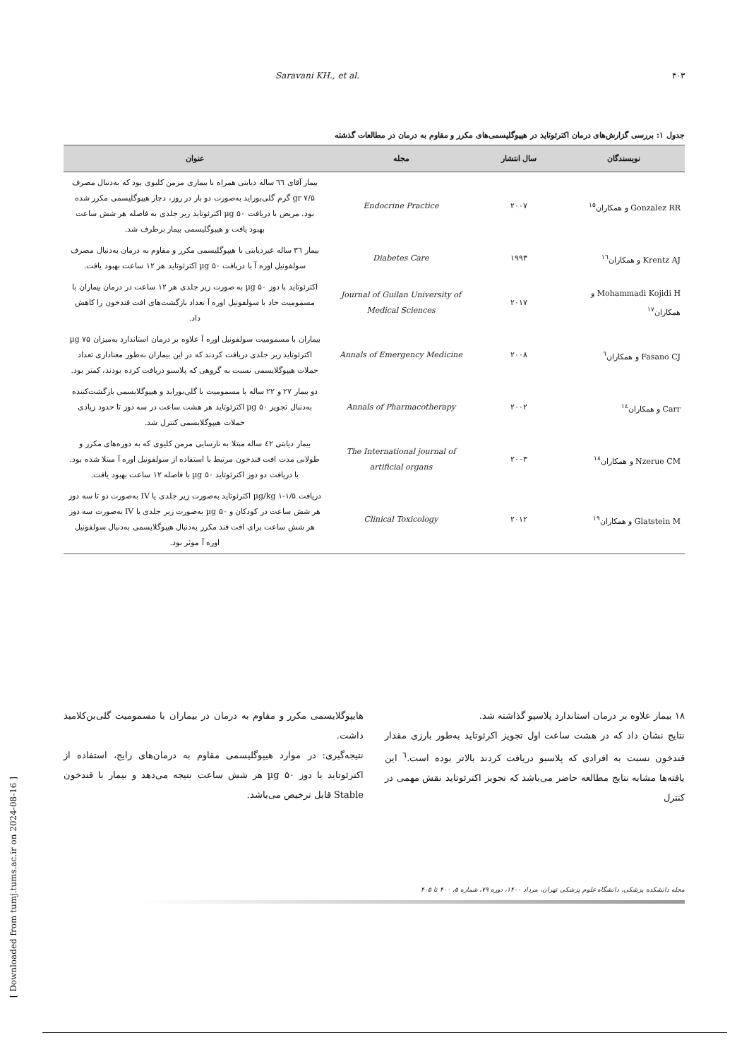Saravani KH., et al. ۴۰۳
جدول ۱: بررسی گزارش‌های درمان اکترئوتاید در هیپوگلیسمی‌های مکرر و مقاوم به درمان در مطالعات گذشته
| نویسندگان | سال انتشار | مجله | عنوان |
| --- | --- | --- | --- |
| Gonzalez RR و همکاران<sup>۱۵</sup> | ۲۰۰۷ | Endocrine Practice | بیمار آقای ٦٦ ساله دیابتی همراه با بیماری مزمن کلیوی بود که به‌دنبال مصرف ۷/۵ gr گرم گلی‌بوراید به‌صورت دو بار در روز، دچار هیپوگلیسمی مکرر شده بود. مریض با دریافت ۵۰ µg اکترئوتاید زیر جلدی به فاصله هر شش ساعت بهبود یافت و هیپوگلیسمی بیمار برطرف شد. |
| Krentz AJ و همکاران<sup>١٦</sup> | ۱۹۹۳ | Diabetes Care | بیمار ٣٦ ساله غیردیابتی با هیپوگلیسمی مکرر و مقاوم به درمان به‌دنبال مصرف سولفونیل اوره آ با دریافت ۵۰ µg اکترئوتاید هر ۱۲ ساعت بهبود یافت. |
| Mohammadi Kojidi H و همکاران<sup>۱۷</sup> | ۲۰۱۷ | Journal of Guilan University of Medical Sciences | اکترئوتاید با دوز ۵۰ µg به صورت زیر جلدی هر ۱۲ ساعت در درمان بیماران با مسمومیت حاد با سولفونیل اوره آ تعداد بازگشت‌های افت قندخون را کاهش داد. |
| Fasano CJ و همکاران<sup>٦</sup> | ۲۰۰۸ | Annals of Emergency Medicine | بیماران با مسمومیت سولفونیل اوره آ علاوه بر درمان استاندارد به‌میزان ۷۵ µg اکترئوتاید زیر جلدی دریافت کردند که در این بیماران به‌طور معناداری تعداد حملات هیپوگلایسمی نسبت به گروهی که پلاسبو دریافت کرده بودند، کمتر بود. |
| Carr و همکاران<sup>١٤</sup> | ۲۰۰۲ | Annals of Pharmacotherapy | دو بیمار ۲۷ و ۲۲ ساله با مسمومیت با گلی‌بوراید و هیپوگلایسمی بازگشت‌کننده به‌دنبال تجویز ۵۰ µg اکترئوتاید هر هشت ساعت در سه دوز تا حدود زیادی حملات هیپوگلایسمی کنترل شد. |
| Nzerue CM و همکاران<sup>۱۸</sup> | ۲۰۰۳ | The International journal of artificial organs | بیمار دیابتی ٤٢ ساله مبتلا به نارسایی مزمن کلیوی که به دوره‌های مکرر و طولانی مدت افت قندخون مرتبط با استفاده از سولفونیل اوره آ مبتلا شده بود. با دریافت دو دوز اکترئوتاید ۵۰ µg با فاصله ۱۲ ساعت بهبود یافت. |
| Glatstein M و همکاران<sup>۱۹</sup> | ۲۰۱۲ | Clinical Toxicology | دریافت ۱/۵-۱ µg/kg اکترئوتاید به‌صورت زیر جلدی یا IV به‌صورت دو تا سه دوز هر شش ساعت در کودکان و ۵۰ µg به‌صورت زیر جلدی یا IV به‌صورت سه دوز هر شش ساعت برای افت قند مکرر به‌دنبال هیپوگلایسمی به‌دنبال سولفونیل اوره آ موثر بود. |
۱۸ بیمار علاوه بر درمان استاندارد پلاسپو گذاشته شد.
نتایج نشان داد که در هشت ساعت اول تجویز اکرئوتاید به‌طور بارزی مقدار قندخون نسبت به افرادی که پلاسبو دریافت کردند بالاتر بوده است.<sup>٦</sup> این یافته‌ها مشابه نتایج مطالعه حاضر می‌باشد که تجویز اکترئوتاید نقش مهمی در کنترل
هایپوگلایسمی مکرر و مقاوم به درمان در بیماران با مسمومیت گلی‌بن‌کلامید داشت.
نتیجه‌گیری: در موارد هیپوگلیسمی مقاوم به درمان‌های رایج، استفاده از اکترئوتاید با دوز ۵۰ µg هر شش ساعت نتیجه می‌دهد و بیمار با قندخون Stable قابل ترخیص می‌باشد.
[ Downloaded from tumj.tums.ac.ir on 2024-08-16 ]
مجله دانشکده پزشکی، دانشگاه علوم پزشکی تهران، مرداد ۱۴۰۰، دوره ۷۹، شماره ۵، ۴۰۰ تا ۴۰۵